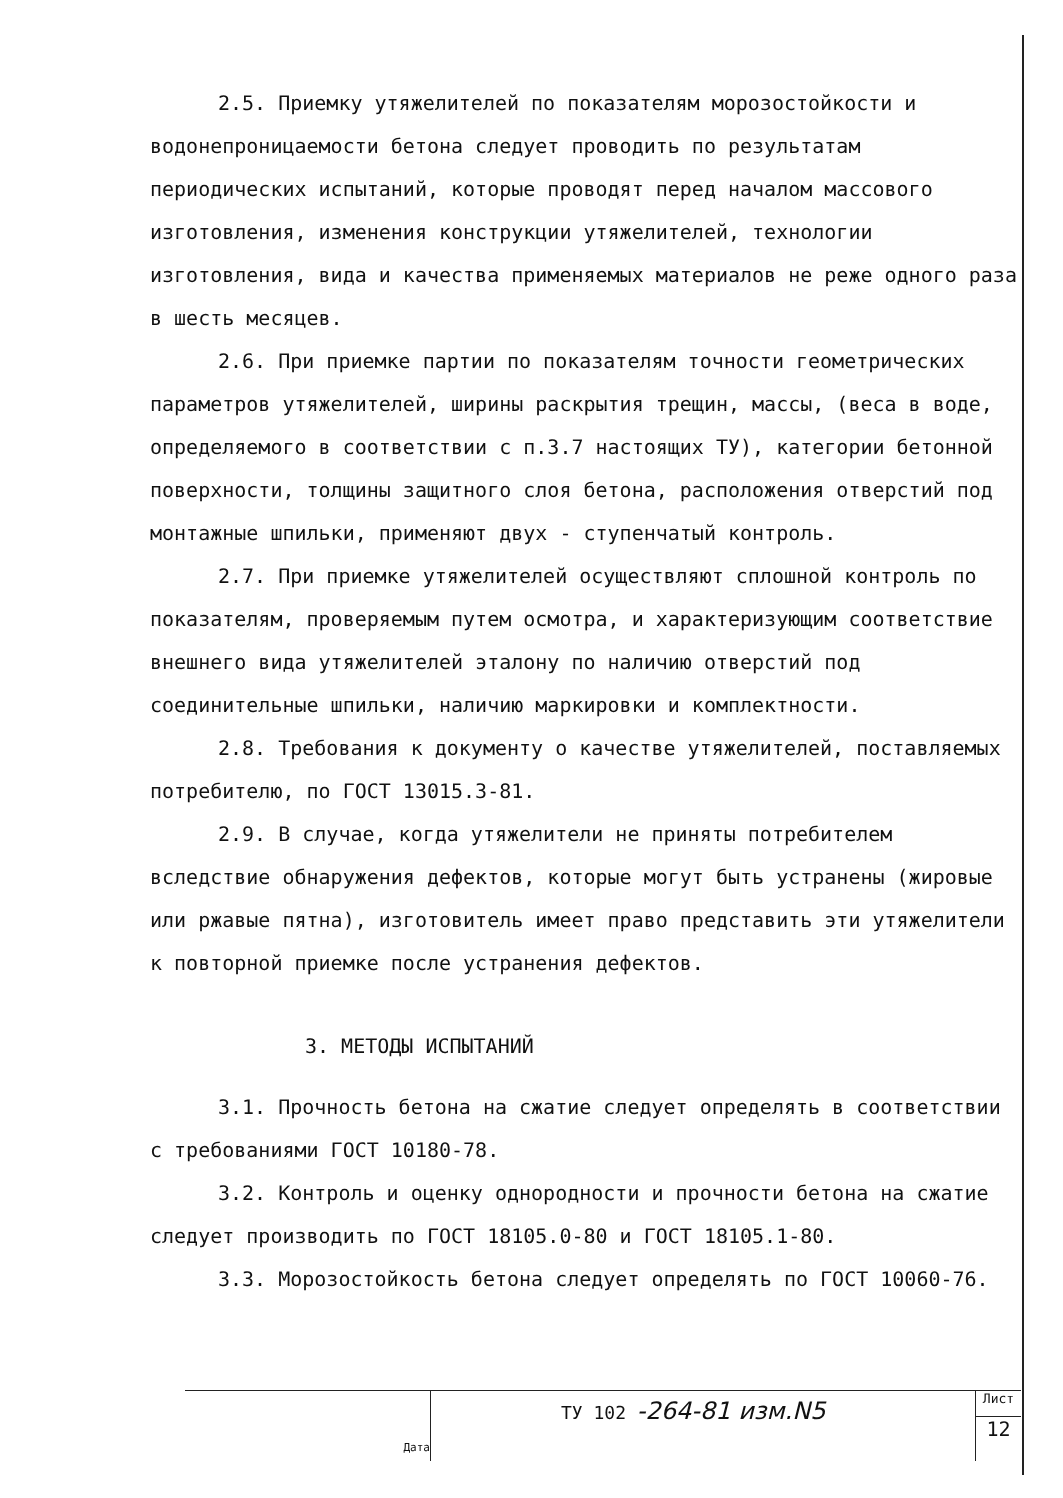2.5. Приемку утяжелителей по показателям морозостойкости и водонепроницаемости бетона следует проводить по результатам периодических испытаний, которые проводят перед началом массового изготовления, изменения конструкции утяжелителей, технологии изготовления, вида и качества применяемых материалов не реже одного раза в шесть месяцев.
2.6. При приемке партии по показателям точности геометрических параметров утяжелителей, ширины раскрытия трещин, массы, (веса в воде, определяемого в соответствии с п.3.7 настоящих ТУ), категории бетонной поверхности, толщины защитного слоя бетона, расположения отверстий под монтажные шпильки, применяют двух - ступенчатый контроль.
2.7. При приемке утяжелителей осуществляют сплошной контроль по показателям, проверяемым путем осмотра, и характеризующим соответствие внешнего вида утяжелителей эталону по наличию отверстий под соединительные шпильки, наличию маркировки и комплектности.
2.8. Требования к документу о качестве утяжелителей, поставляемых потребителю, по ГОСТ 13015.3-81.
2.9. В случае, когда утяжелители не приняты потребителем вследствие обнаружения дефектов, которые могут быть устранены (жировые или ржавые пятна), изготовитель имеет право представить эти утяжелители к повторной приемке после устранения дефектов.
3. МЕТОДЫ ИСПЫТАНИЙ
3.1. Прочность бетона на сжатие следует определять в соответствии с требованиями ГОСТ 10180-78.
3.2. Контроль и оценку однородности и прочности бетона на сжатие следует производить по ГОСТ 18105.0-80 и ГОСТ 18105.1-80.
3.3. Морозостойкость бетона следует определять по ГОСТ 10060-76.
Дата
ТУ 102 -264-81 изм.N5
Лист
12